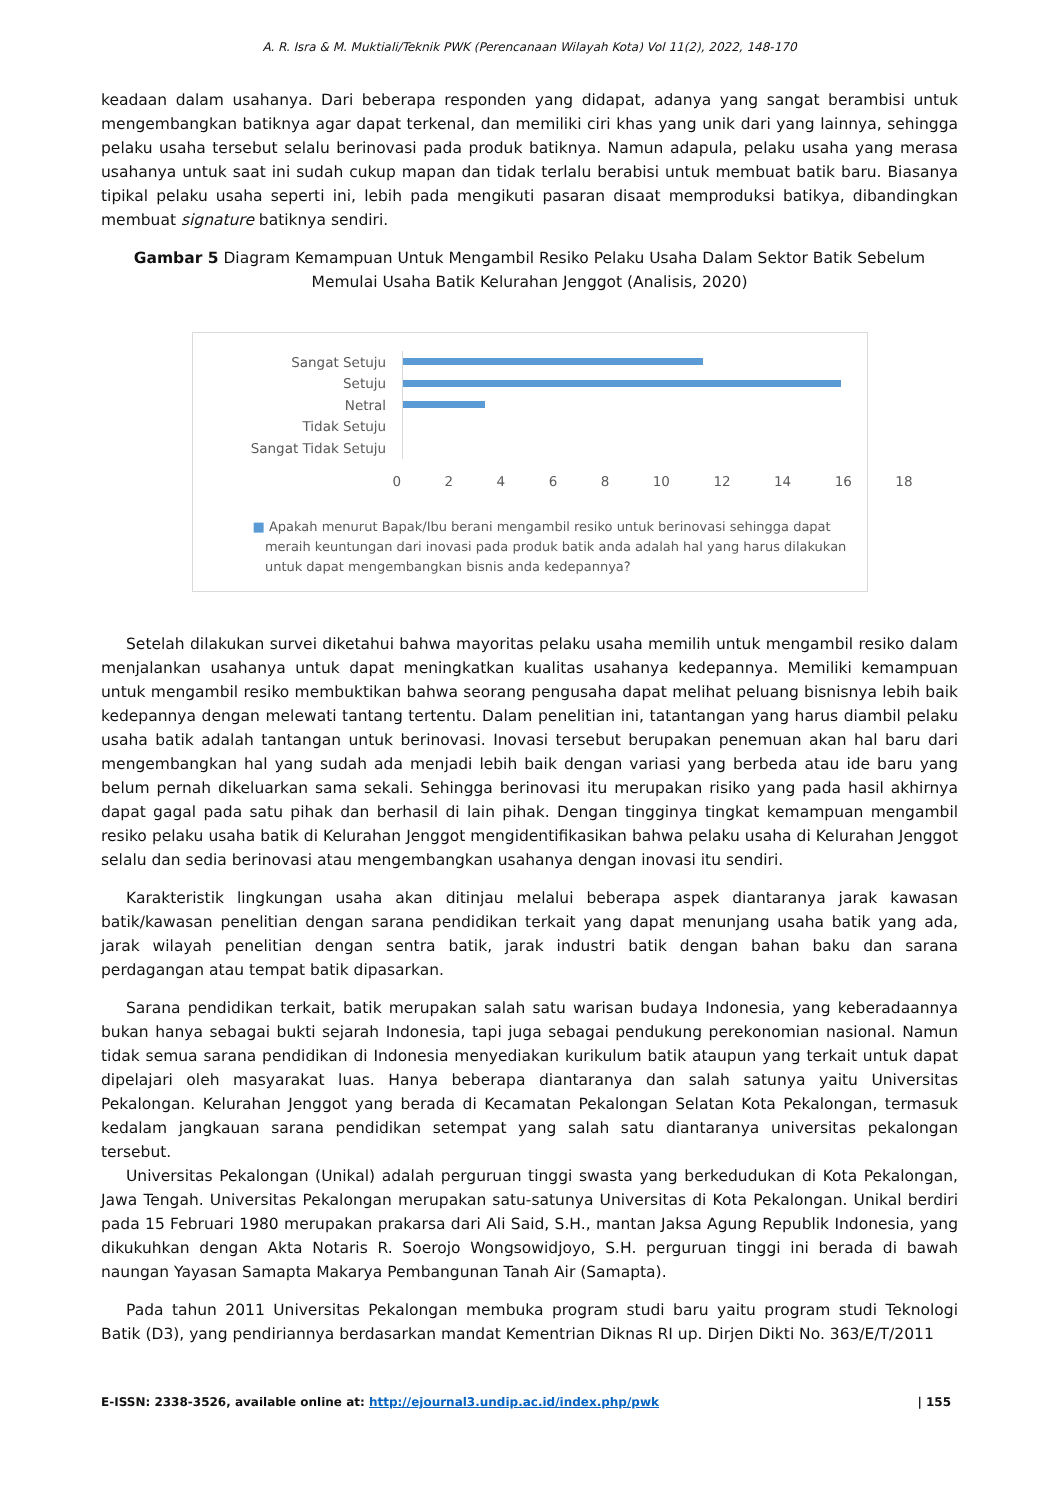A. R. Isra & M. Muktiali/Teknik PWK (Perencanaan Wilayah Kota) Vol 11(2), 2022, 148-170
keadaan dalam usahanya. Dari beberapa responden yang didapat, adanya yang sangat berambisi untuk mengembangkan batiknya agar dapat terkenal, dan memiliki ciri khas yang unik dari yang lainnya, sehingga pelaku usaha tersebut selalu berinovasi pada produk batiknya. Namun adapula, pelaku usaha yang merasa usahanya untuk saat ini sudah cukup mapan dan tidak terlalu berabisi untuk membuat batik baru. Biasanya tipikal pelaku usaha seperti ini, lebih pada mengikuti pasaran disaat memproduksi batikya, dibandingkan membuat signature batiknya sendiri.
Gambar 5 Diagram Kemampuan Untuk Mengambil Resiko Pelaku Usaha Dalam Sektor Batik Sebelum Memulai Usaha Batik Kelurahan Jenggot (Analisis, 2020)
Sangat Setuju
Setuju
Netral
Tidak Setuju
Sangat Tidak Setuju
0 2 4 6 8 10 12 14 16 18
■ Apakah menurut Bapak/Ibu berani mengambil resiko untuk berinovasi sehingga dapat
meraih keuntungan dari inovasi pada produk batik anda adalah hal yang harus dilakukan
untuk dapat mengembangkan bisnis anda kedepannya?
Setelah dilakukan survei diketahui bahwa mayoritas pelaku usaha memilih untuk mengambil resiko dalam menjalankan usahanya untuk dapat meningkatkan kualitas usahanya kedepannya. Memiliki kemampuan untuk mengambil resiko membuktikan bahwa seorang pengusaha dapat melihat peluang bisnisnya lebih baik kedepannya dengan melewati tantang tertentu. Dalam penelitian ini, tatantangan yang harus diambil pelaku usaha batik adalah tantangan untuk berinovasi. Inovasi tersebut berupakan penemuan akan hal baru dari mengembangkan hal yang sudah ada menjadi lebih baik dengan variasi yang berbeda atau ide baru yang belum pernah dikeluarkan sama sekali. Sehingga berinovasi itu merupakan risiko yang pada hasil akhirnya dapat gagal pada satu pihak dan berhasil di lain pihak. Dengan tingginya tingkat kemampuan mengambil resiko pelaku usaha batik di Kelurahan Jenggot mengidentifikasikan bahwa pelaku usaha di Kelurahan Jenggot selalu dan sedia berinovasi atau mengembangkan usahanya dengan inovasi itu sendiri.
Karakteristik lingkungan usaha akan ditinjau melalui beberapa aspek diantaranya jarak kawasan batik/kawasan penelitian dengan sarana pendidikan terkait yang dapat menunjang usaha batik yang ada, jarak wilayah penelitian dengan sentra batik, jarak industri batik dengan bahan baku dan sarana perdagangan atau tempat batik dipasarkan.
Sarana pendidikan terkait, batik merupakan salah satu warisan budaya Indonesia, yang keberadaannya bukan hanya sebagai bukti sejarah Indonesia, tapi juga sebagai pendukung perekonomian nasional. Namun tidak semua sarana pendidikan di Indonesia menyediakan kurikulum batik ataupun yang terkait untuk dapat dipelajari oleh masyarakat luas. Hanya beberapa diantaranya dan salah satunya yaitu Universitas Pekalongan. Kelurahan Jenggot yang berada di Kecamatan Pekalongan Selatan Kota Pekalongan, termasuk kedalam jangkauan sarana pendidikan setempat yang salah satu diantaranya universitas pekalongan tersebut.
Universitas Pekalongan (Unikal) adalah perguruan tinggi swasta yang berkedudukan di Kota Pekalongan, Jawa Tengah. Universitas Pekalongan merupakan satu-satunya Universitas di Kota Pekalongan. Unikal berdiri pada 15 Februari 1980 merupakan prakarsa dari Ali Said, S.H., mantan Jaksa Agung Republik Indonesia, yang dikukuhkan dengan Akta Notaris R. Soerojo Wongsowidjoyo, S.H. perguruan tinggi ini berada di bawah naungan Yayasan Samapta Makarya Pembangunan Tanah Air (Samapta).
Pada tahun 2011 Universitas Pekalongan membuka program studi baru yaitu program studi Teknologi Batik (D3), yang pendiriannya berdasarkan mandat Kementrian Diknas RI up. Dirjen Dikti No. 363/E/T/2011
E-ISSN: 2338-3526, available online at: http://ejournal3.undip.ac.id/index.php/pwk | 155